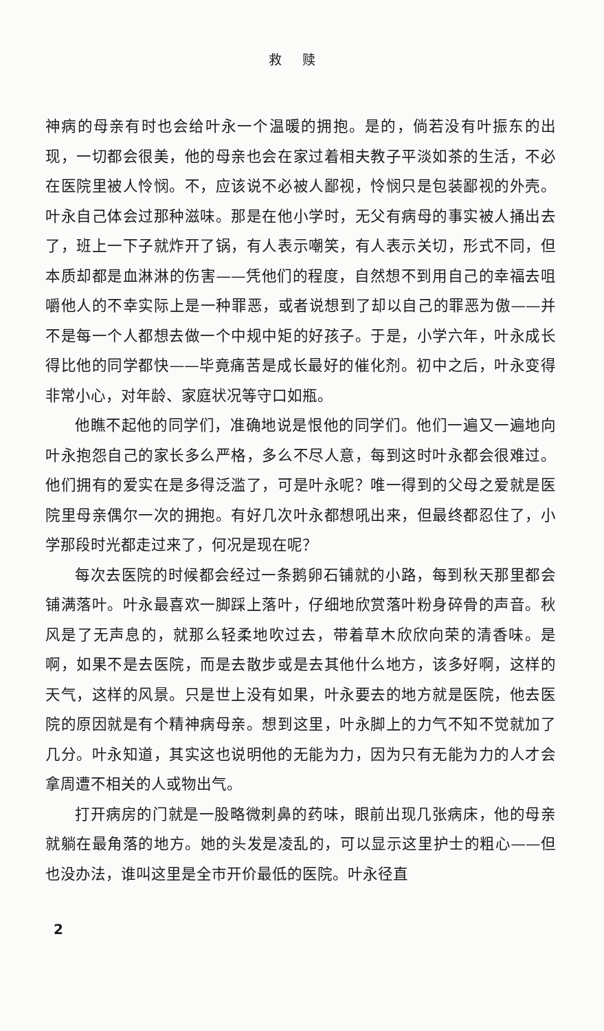救赎
神病的母亲有时也会给叶永一个温暖的拥抱。是的，倘若没有叶振东的出现，一切都会很美，他的母亲也会在家过着相夫教子平淡如茶的生活，不必在医院里被人怜悯。不，应该说不必被人鄙视，怜悯只是包装鄙视的外壳。叶永自己体会过那种滋味。那是在他小学时，无父有病母的事实被人捅出去了，班上一下子就炸开了锅，有人表示嘲笑，有人表示关切，形式不同，但本质却都是血淋淋的伤害——凭他们的程度，自然想不到用自己的幸福去咀嚼他人的不幸实际上是一种罪恶，或者说想到了却以自己的罪恶为傲——并不是每一个人都想去做一个中规中矩的好孩子。于是，小学六年，叶永成长得比他的同学都快——毕竟痛苦是成长最好的催化剂。初中之后，叶永变得非常小心，对年龄、家庭状况等守口如瓶。
他瞧不起他的同学们，准确地说是恨他的同学们。他们一遍又一遍地向叶永抱怨自己的家长多么严格，多么不尽人意，每到这时叶永都会很难过。他们拥有的爱实在是多得泛滥了，可是叶永呢？唯一得到的父母之爱就是医院里母亲偶尔一次的拥抱。有好几次叶永都想吼出来，但最终都忍住了，小学那段时光都走过来了，何况是现在呢？
每次去医院的时候都会经过一条鹅卵石铺就的小路，每到秋天那里都会铺满落叶。叶永最喜欢一脚踩上落叶，仔细地欣赏落叶粉身碎骨的声音。秋风是了无声息的，就那么轻柔地吹过去，带着草木欣欣向荣的清香味。是啊，如果不是去医院，而是去散步或是去其他什么地方，该多好啊，这样的天气，这样的风景。只是世上没有如果，叶永要去的地方就是医院，他去医院的原因就是有个精神病母亲。想到这里，叶永脚上的力气不知不觉就加了几分。叶永知道，其实这也说明他的无能为力，因为只有无能为力的人才会拿周遭不相关的人或物出气。
打开病房的门就是一股略微刺鼻的药味，眼前出现几张病床，他的母亲就躺在最角落的地方。她的头发是凌乱的，可以显示这里护士的粗心——但也没办法，谁叫这里是全市开价最低的医院。叶永径直
2